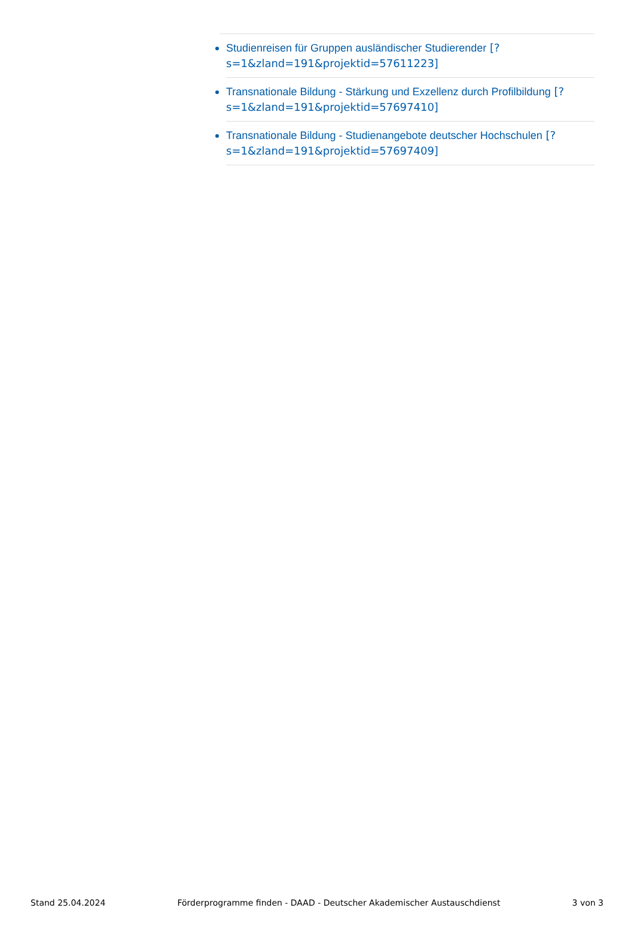Studienreisen für Gruppen ausländischer Studierender [?s=1&zland=191&projektid=57611223]
Transnationale Bildung - Stärkung und Exzellenz durch Profilbildung [?s=1&zland=191&projektid=57697410]
Transnationale Bildung - Studienangebote deutscher Hochschulen [?s=1&zland=191&projektid=57697409]
Stand 25.04.2024 Förderprogramme finden - DAAD - Deutscher Akademischer Austauschdienst 3 von 3